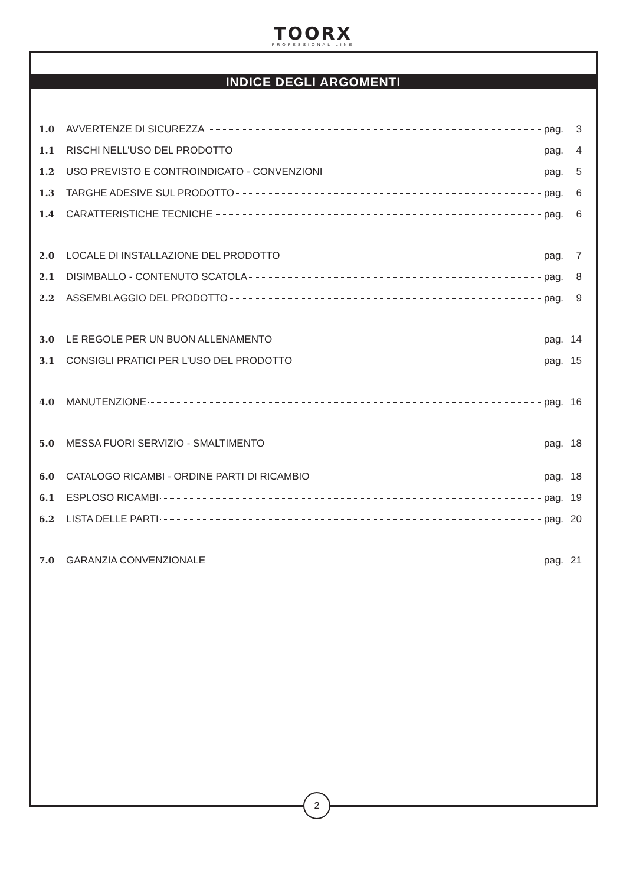TOORX
PROFESSIONAL LINE
INDICE DEGLI ARGOMENTI
1.0 AVVERTENZE DI SICUREZZA pag. 3
1.1 RISCHI NELL’USO DEL PRODOTTO pag. 4
1.2 USO PREVISTO E CONTROINDICATO - CONVENZIONI pag. 5
1.3 TARGHE ADESIVE SUL PRODOTTO pag. 6
1.4 CARATTERISTICHE TECNICHE pag. 6
2.0 LOCALE DI INSTALLAZIONE DEL PRODOTTO pag. 7
2.1 DISIMBALLO - CONTENUTO SCATOLA pag. 8
2.2 ASSEMBLAGGIO DEL PRODOTTO pag. 9
3.0 LE REGOLE PER UN BUON ALLENAMENTO pag. 14
3.1 CONSIGLI PRATICI PER L’USO DEL PRODOTTO pag. 15
4.0 MANUTENZIONE pag. 16
5.0 MESSA FUORI SERVIZIO - SMALTIMENTO pag. 18
6.0 CATALOGO RICAMBI - ORDINE PARTI DI RICAMBIO pag. 18
6.1 ESPLOSO RICAMBI pag. 19
6.2 LISTA DELLE PARTI pag. 20
7.0 GARANZIA CONVENZIONALE pag. 21
2